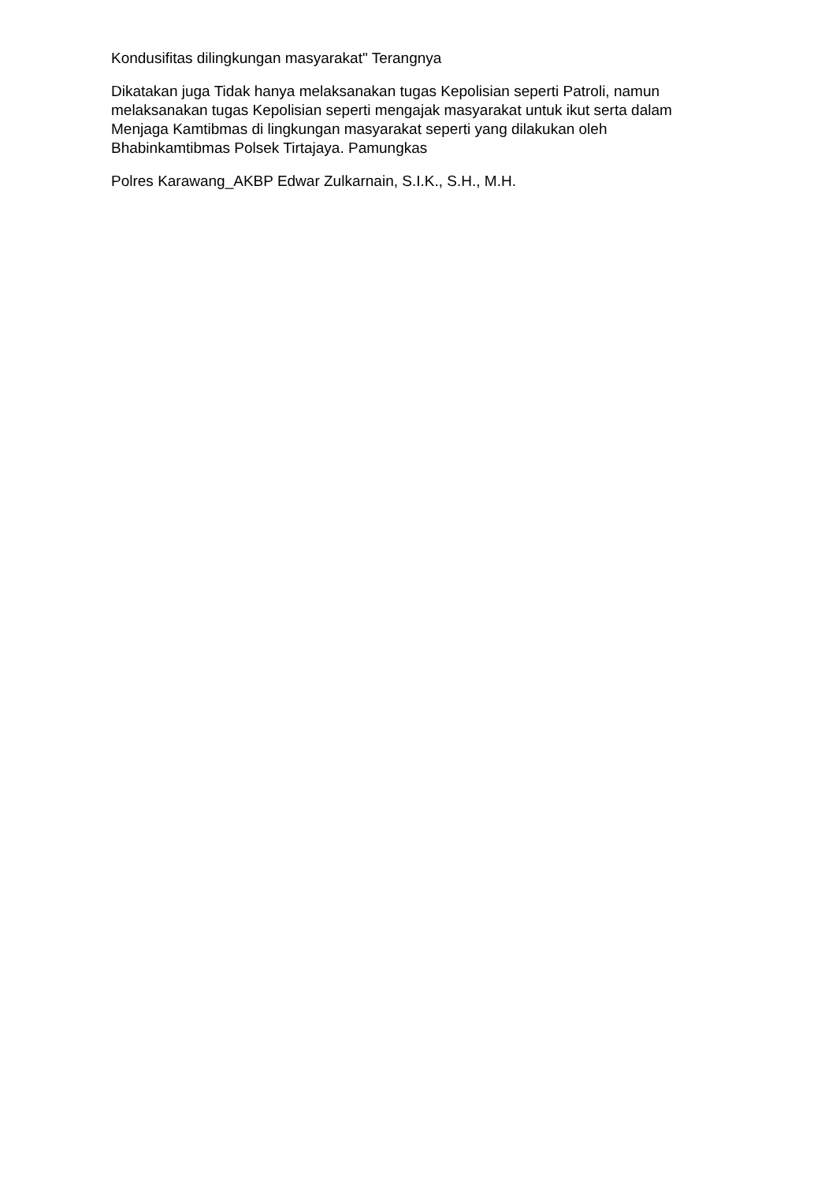Kondusifitas dilingkungan masyarakat" Terangnya
Dikatakan juga Tidak hanya melaksanakan tugas Kepolisian seperti Patroli, namun melaksanakan tugas Kepolisian seperti mengajak masyarakat untuk ikut serta dalam Menjaga Kamtibmas di lingkungan masyarakat seperti yang dilakukan oleh Bhabinkamtibmas Polsek Tirtajaya. Pamungkas
Polres Karawang_AKBP Edwar Zulkarnain, S.I.K., S.H., M.H.